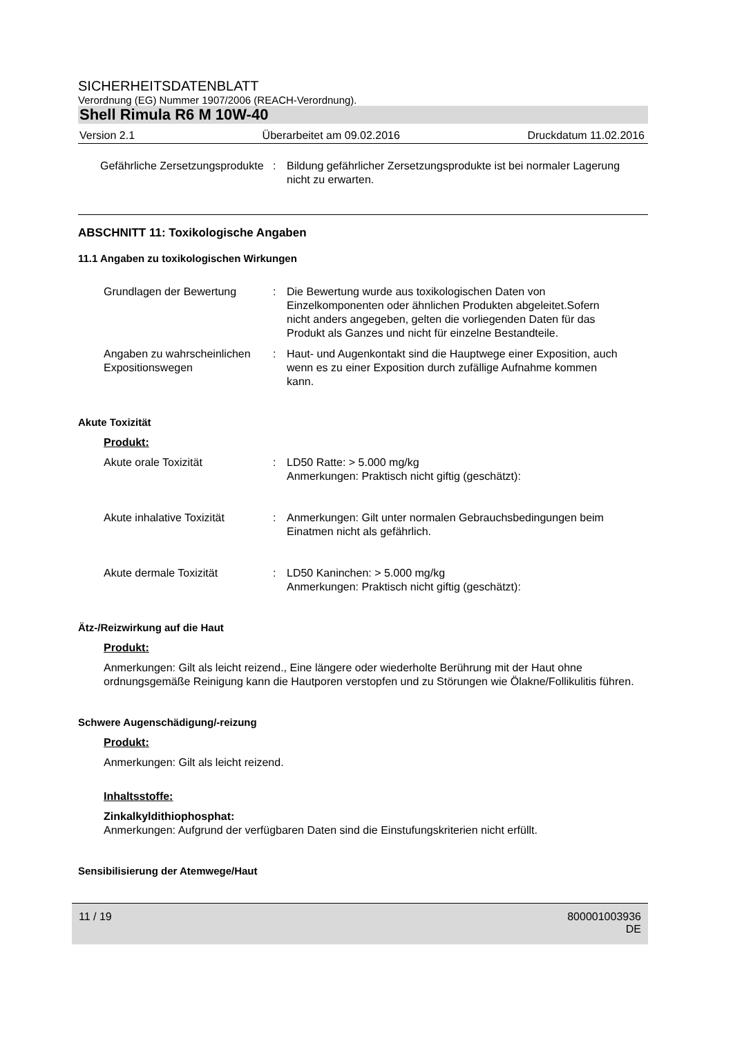SICHERHEITSDATENBLATT
Verordnung (EG) Nummer 1907/2006 (REACH-Verordnung).
Shell Rimula R6 M 10W-40
Version 2.1 Überarbeitet am 09.02.2016 Druckdatum 11.02.2016
Gefährliche Zersetzungsprodukte
: Bildung gefährlicher Zersetzungsprodukte ist bei normaler Lagerung nicht zu erwarten.
ABSCHNITT 11: Toxikologische Angaben
11.1 Angaben zu toxikologischen Wirkungen
Grundlagen der Bewertung : Die Bewertung wurde aus toxikologischen Daten von Einzelkomponenten oder ähnlichen Produkten abgeleitet.Sofern nicht anders angegeben, gelten die vorliegenden Daten für das Produkt als Ganzes und nicht für einzelne Bestandteile.
Angaben zu wahrscheinlichen Expositionswegen
: Haut- und Augenkontakt sind die Hauptwege einer Exposition, auch wenn es zu einer Exposition durch zufällige Aufnahme kommen kann.
Akute Toxizität
Produkt:
Akute orale Toxizität : LD50 Ratte: > 5.000 mg/kg
Anmerkungen: Praktisch nicht giftig (geschätzt):
Akute inhalative Toxizität
: Anmerkungen: Gilt unter normalen Gebrauchsbedingungen beim Einatmen nicht als gefährlich.
Akute dermale Toxizität : LD50 Kaninchen: > 5.000 mg/kg
Anmerkungen: Praktisch nicht giftig (geschätzt):
Ätz-/Reizwirkung auf die Haut
Produkt:
Anmerkungen: Gilt als leicht reizend., Eine längere oder wiederholte Berührung mit der Haut ohne ordnungsgemäße Reinigung kann die Hautporen verstopfen und zu Störungen wie Ölakne/Follikulitis führen.
Schwere Augenschädigung/-reizung
Produkt:
Anmerkungen: Gilt als leicht reizend.
Inhaltsstoffe:
Zinkalkyldithiophosphat:
Anmerkungen: Aufgrund der verfügbaren Daten sind die Einstufungskriterien nicht erfüllt.
Sensibilisierung der Atemwege/Haut
11 / 19 800001003936
DE